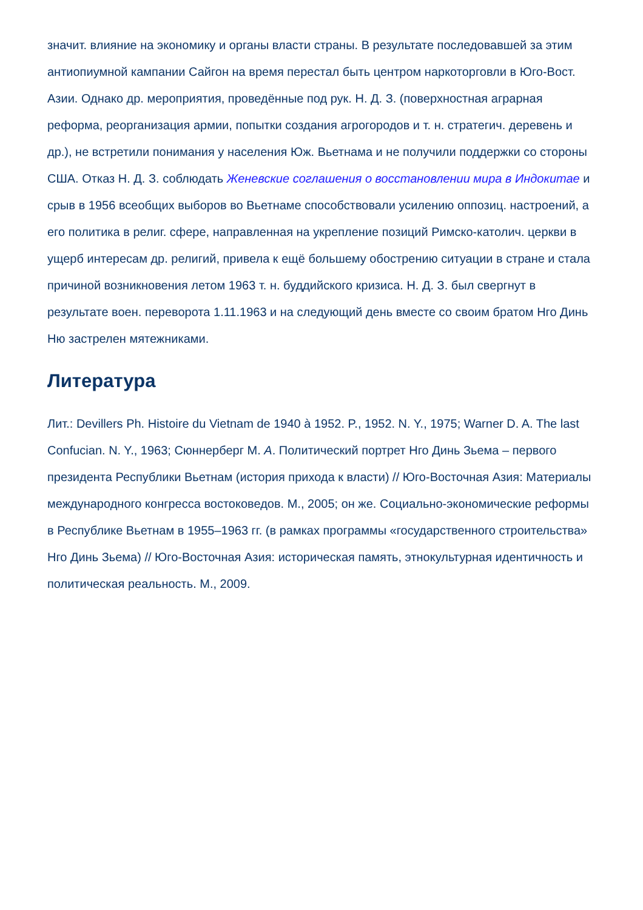значит. влияние на экономику и органы власти страны. В результате последовавшей за этим антиопиумной кампании Сайгон на время перестал быть центром наркоторговли в Юго-Вост. Азии. Однако др. мероприятия, проведённые под рук. Н. Д. З. (поверхностная аграрная реформа, реорганизация армии, попытки создания агрогородов и т. н. стратегич. деревень и др.), не встретили понимания у населения Юж. Вьетнама и не получили поддержки со стороны США. Отказ Н. Д. З. соблюдать Женевские соглашения о восстановлении мира в Индокитае и срыв в 1956 всеобщих выборов во Вьетнаме способствовали усилению оппозиц. настроений, а его политика в религ. сфере, направленная на укрепление позиций Римско-католич. церкви в ущерб интересам др. религий, привела к ещё большему обострению ситуации в стране и стала причиной возникновения летом 1963 т. н. буддийского кризиса. Н. Д. З. был свергнут в результате воен. переворота 1.11.1963 и на следующий день вместе со своим братом Нго Динь Ню застрелен мятежниками.
Литература
Лит.: Devillers Ph. Histoire du Vietnam de 1940 à 1952. P., 1952. N. Y., 1975; Warner D. A. The last Confucian. N. Y., 1963; Сюннерберг М. А. Политический портрет Нго Динь Зьема – первого президента Республики Вьетнам (история прихода к власти) // Юго-Восточная Азия: Материалы международного конгресса востоковедов. М., 2005; он же. Социально-экономические реформы в Республике Вьетнам в 1955–1963 гг. (в рамках программы «государственного строительства» Нго Динь Зьема) // Юго-Восточная Азия: историческая память, этнокультурная идентичность и политическая реальность. М., 2009.